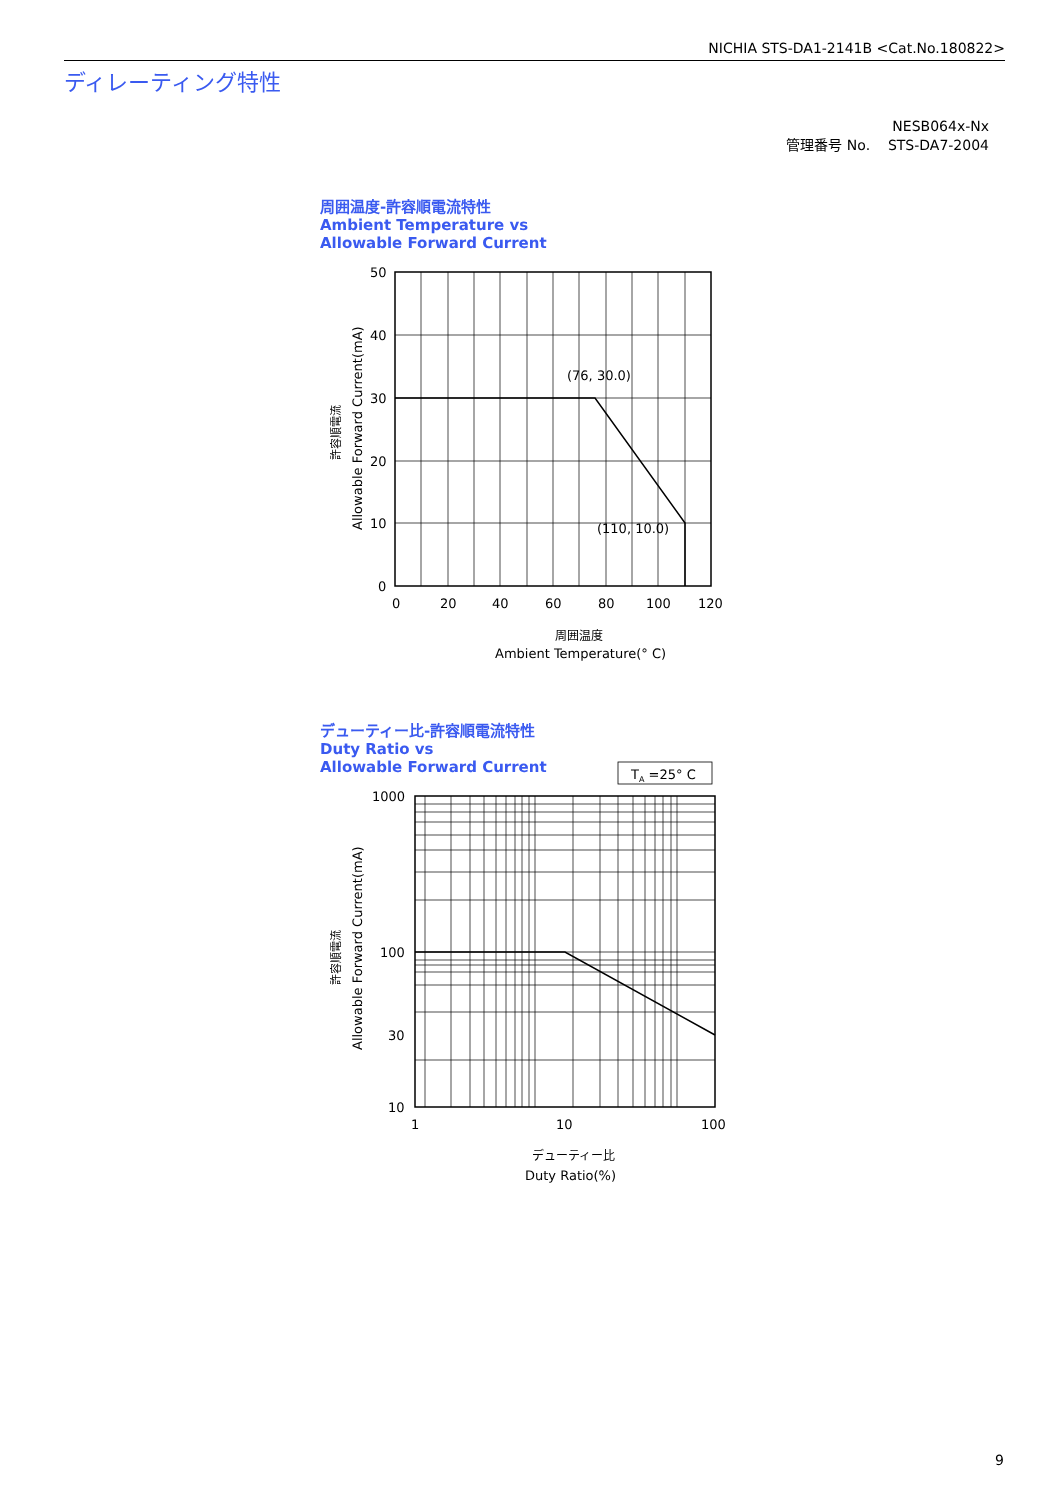NICHIA STS-DA1-2141B <Cat.No.180822>
ディレーティング特性
NESB064x-Nx
管理番号 No. STS-DA7-2004
周囲温度-許容順電流特性
Ambient Temperature vs
Allowable Forward Current
(76, 30.0)
(110, 10.0)
50
40
30
20
10
0
0
20
40
60
80
100
120
周囲温度
Ambient Temperature(° C)
許容順電流
Allowable Forward Current(mA)
デューティー比-許容順電流特性
Duty Ratio vs
Allowable Forward Current
TA =25° C
1000
100
30
10
1
10
100
デューティー比
Duty Ratio(%)
許容順電流
Allowable Forward Current(mA)
9